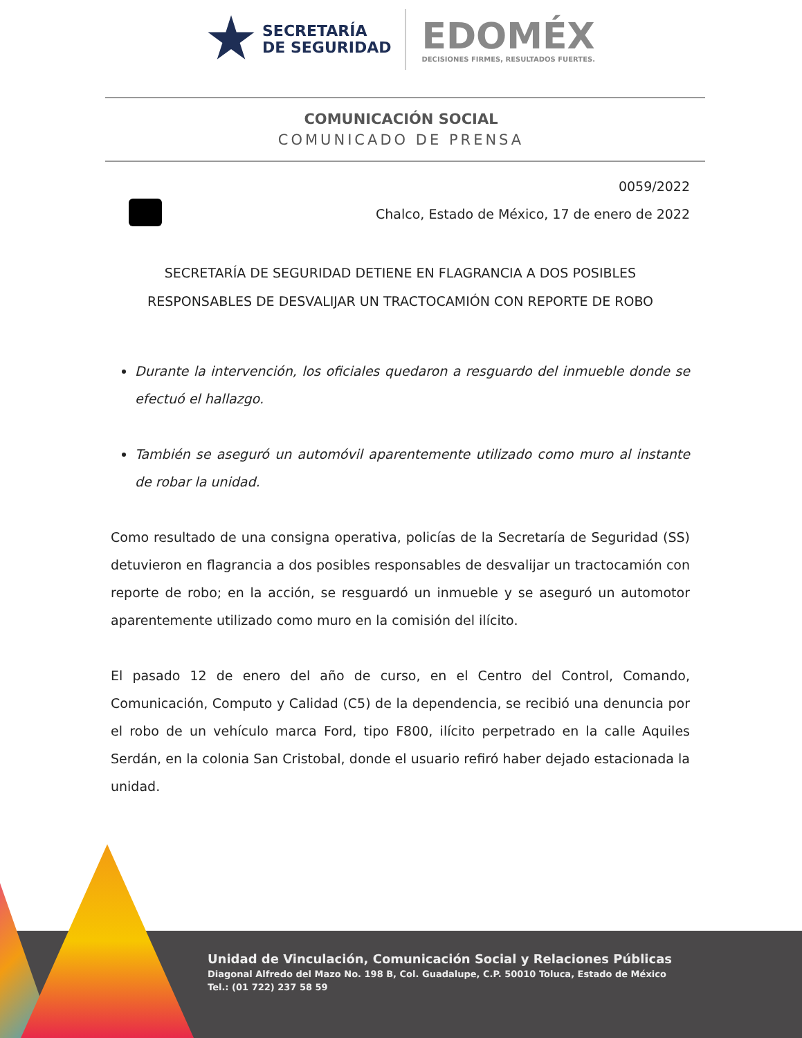SECRETARÍA
DE SEGURIDAD
EDOMÉX
DECISIONES FIRMES, RESULTADOS FUERTES.
COMUNICACIÓN SOCIAL
COMUNICADO DE PRENSA
0059/2022
Chalco, Estado de México, 17 de enero de 2022
SECRETARÍA DE SEGURIDAD DETIENE EN FLAGRANCIA A DOS POSIBLES RESPONSABLES DE DESVALIJAR UN TRACTOCAMIÓN CON REPORTE DE ROBO
Durante la intervención, los oficiales quedaron a resguardo del inmueble donde se efectuó el hallazgo.
También se aseguró un automóvil aparentemente utilizado como muro al instante de robar la unidad.
Como resultado de una consigna operativa, policías de la Secretaría de Seguridad (SS) detuvieron en flagrancia a dos posibles responsables de desvalijar un tractocamión con reporte de robo; en la acción, se resguardó un inmueble y se aseguró un automotor aparentemente utilizado como muro en la comisión del ilícito.
El pasado 12 de enero del año de curso, en el Centro del Control, Comando, Comunicación, Computo y Calidad (C5) de la dependencia, se recibió una denuncia por el robo de un vehículo marca Ford, tipo F800, ilícito perpetrado en la calle Aquiles Serdán, en la colonia San Cristobal, donde el usuario refiró haber dejado estacionada la unidad.
Unidad de Vinculación, Comunicación Social y Relaciones Públicas
Diagonal Alfredo del Mazo No. 198 B, Col. Guadalupe, C.P. 50010 Toluca, Estado de México
Tel.: (01 722) 237 58 59